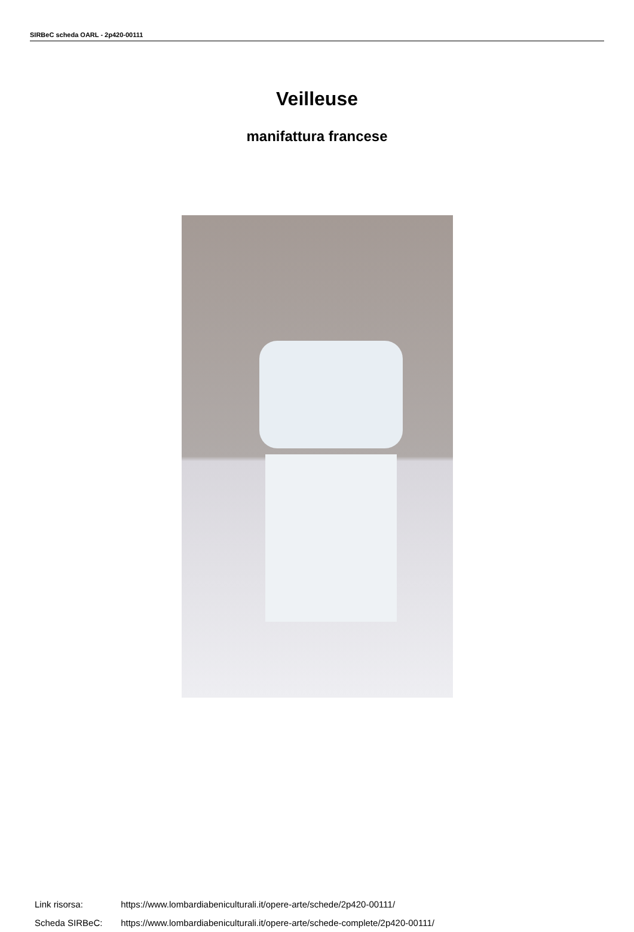SIRBeC scheda OARL - 2p420-00111
Veilleuse
manifattura francese
Link risorsa: https://www.lombardiabeniculturali.it/opere-arte/schede/2p420-00111/
Scheda SIRBeC: https://www.lombardiabeniculturali.it/opere-arte/schede-complete/2p420-00111/